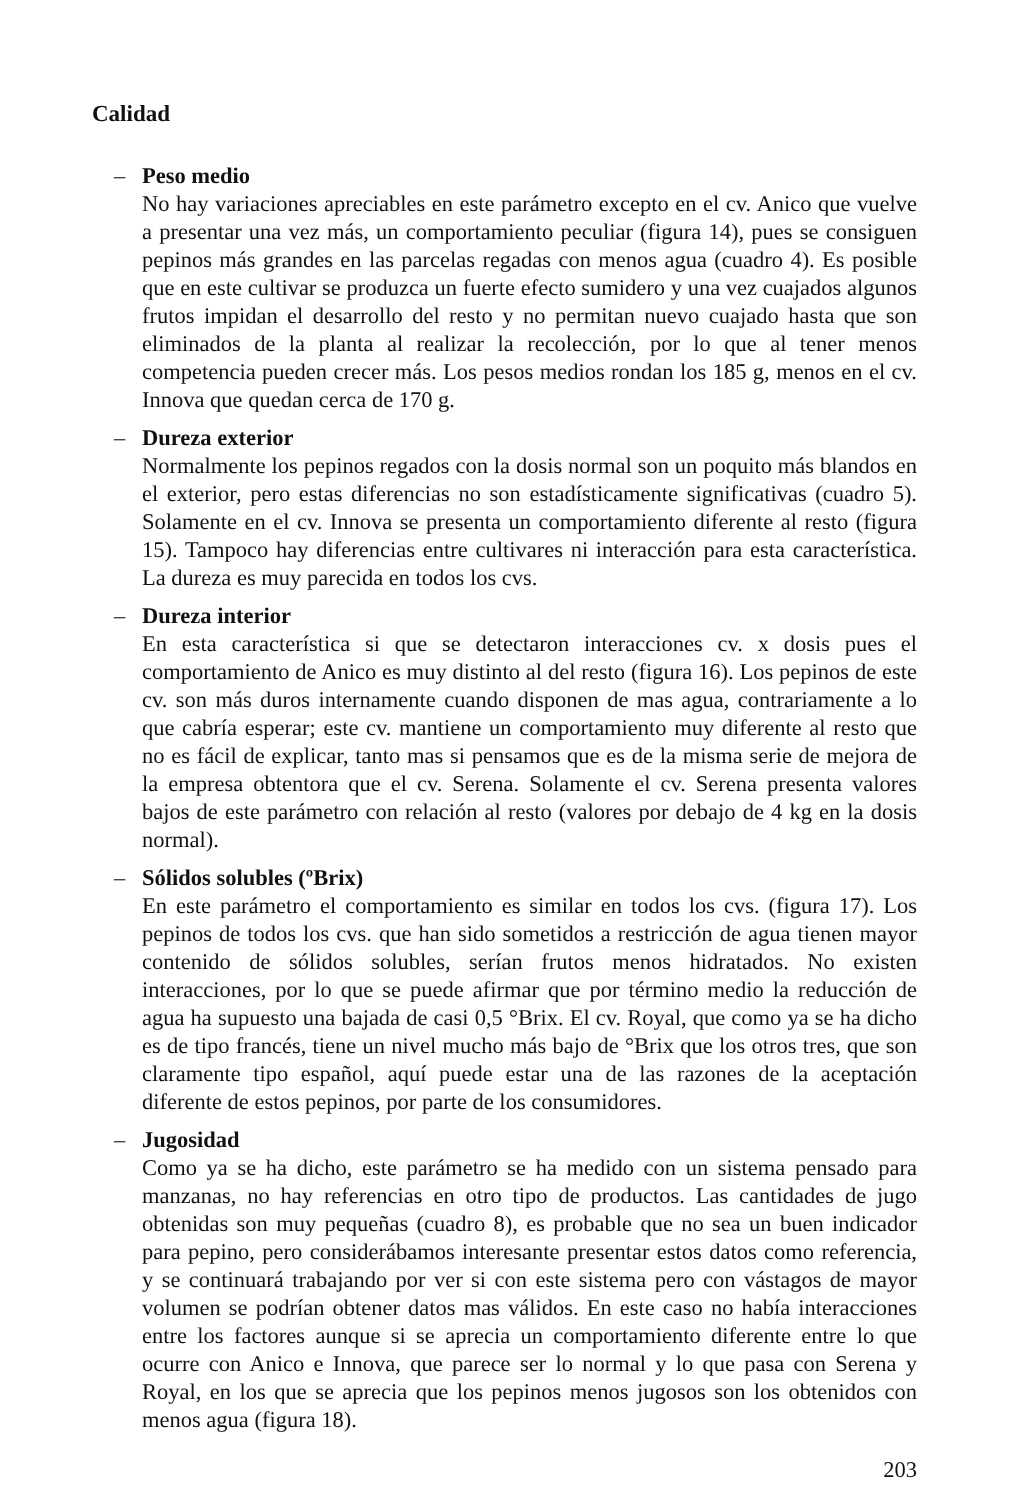Calidad
– Peso medio
No hay variaciones apreciables en este parámetro excepto en el cv. Anico que vuelve a presentar una vez más, un comportamiento peculiar (figura 14), pues se consiguen pepinos más grandes en las parcelas regadas con menos agua (cuadro 4). Es posible que en este cultivar se produzca un fuerte efecto sumidero y una vez cuajados algunos frutos impidan el desarrollo del resto y no permitan nuevo cuajado hasta que son eliminados de la planta al realizar la recolección, por lo que al tener menos competencia pueden crecer más. Los pesos medios rondan los 185 g, menos en el cv. Innova que quedan cerca de 170 g.
– Dureza exterior
Normalmente los pepinos regados con la dosis normal son un poquito más blandos en el exterior, pero estas diferencias no son estadísticamente significativas (cuadro 5). Solamente en el cv. Innova se presenta un comportamiento diferente al resto (figura 15). Tampoco hay diferencias entre cultivares ni interacción para esta característica. La dureza es muy parecida en todos los cvs.
– Dureza interior
En esta característica si que se detectaron interacciones cv. x dosis pues el comportamiento de Anico es muy distinto al del resto (figura 16). Los pepinos de este cv. son más duros internamente cuando disponen de mas agua, contrariamente a lo que cabría esperar; este cv. mantiene un comportamiento muy diferente al resto que no es fácil de explicar, tanto mas si pensamos que es de la misma serie de mejora de la empresa obtentora que el cv. Serena. Solamente el cv. Serena presenta valores bajos de este parámetro con relación al resto (valores por debajo de 4 kg en la dosis normal).
– Sólidos solubles (ºBrix)
En este parámetro el comportamiento es similar en todos los cvs. (figura 17). Los pepinos de todos los cvs. que han sido sometidos a restricción de agua tienen mayor contenido de sólidos solubles, serían frutos menos hidratados. No existen interacciones, por lo que se puede afirmar que por término medio la reducción de agua ha supuesto una bajada de casi 0,5 °Brix. El cv. Royal, que como ya se ha dicho es de tipo francés, tiene un nivel mucho más bajo de °Brix que los otros tres, que son claramente tipo español, aquí puede estar una de las razones de la aceptación diferente de estos pepinos, por parte de los consumidores.
– Jugosidad
Como ya se ha dicho, este parámetro se ha medido con un sistema pensado para manzanas, no hay referencias en otro tipo de productos. Las cantidades de jugo obtenidas son muy pequeñas (cuadro 8), es probable que no sea un buen indicador para pepino, pero considerábamos interesante presentar estos datos como referencia, y se continuará trabajando por ver si con este sistema pero con vástagos de mayor volumen se podrían obtener datos mas válidos. En este caso no había interacciones entre los factores aunque si se aprecia un comportamiento diferente entre lo que ocurre con Anico e Innova, que parece ser lo normal y lo que pasa con Serena y Royal, en los que se aprecia que los pepinos menos jugosos son los obtenidos con menos agua (figura 18).
203